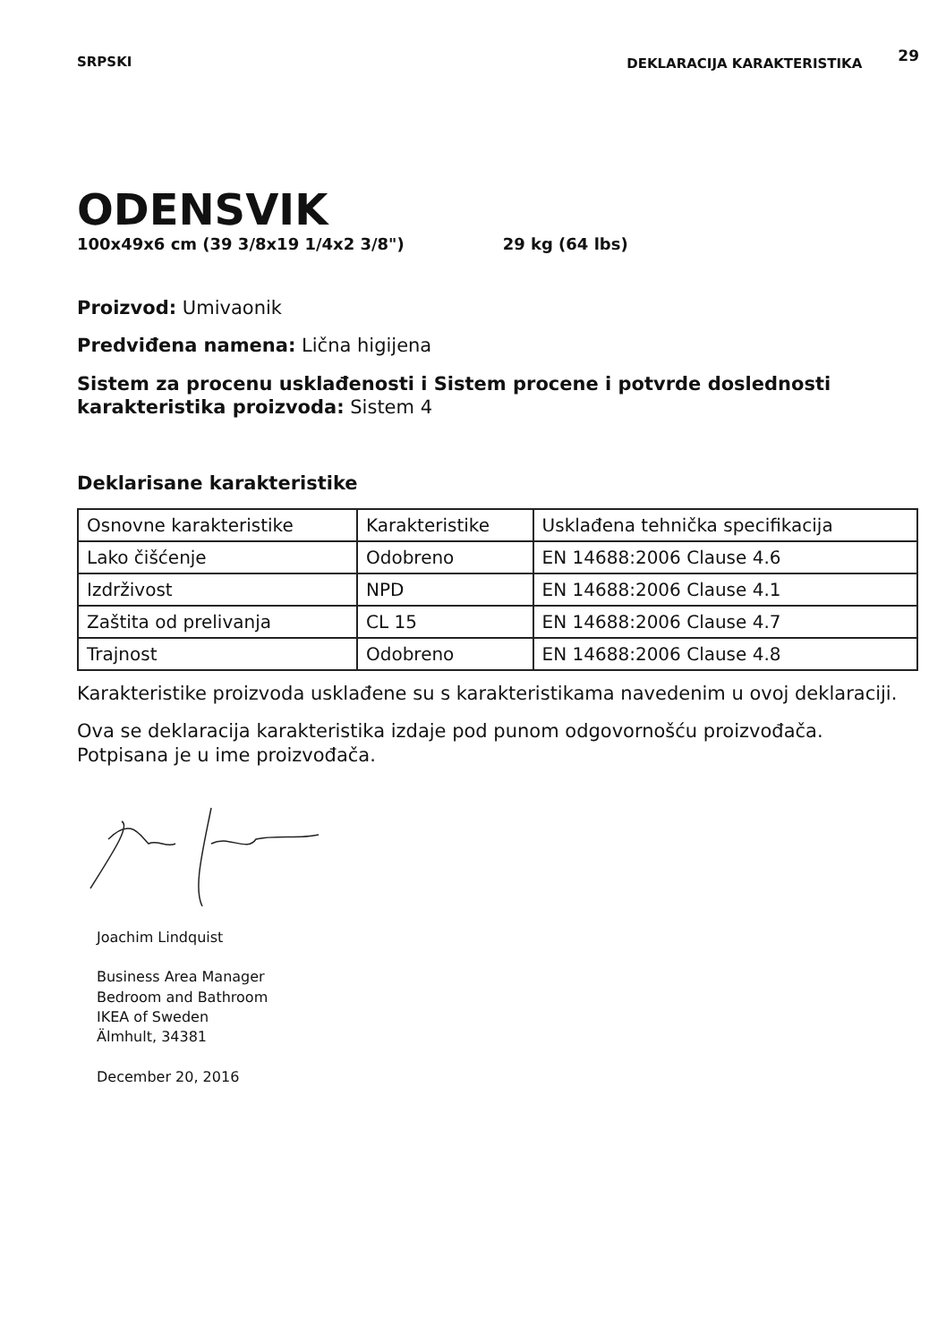SRPSKI DEKLARACIJA KARAKTERISTIKA 29
ODENSVIK
100x49x6 cm (39 3/8x19 1/4x2 3/8") 29 kg (64 lbs)
Proizvod: Umivaonik
Predviđena namena: Lična higijena
Sistem za procenu usklađenosti i Sistem procene i potvrde doslednosti karakteristika proizvoda: Sistem 4
Deklarisane karakteristike
| Osnovne karakteristike | Karakteristike | Usklađena tehnička specifikacija |
| Lako čišćenje | Odobreno | EN 14688:2006 Clause 4.6 |
| Izdrživost | NPD | EN 14688:2006 Clause 4.1 |
| Zaštita od prelivanja | CL 15 | EN 14688:2006 Clause 4.7 |
| Trajnost | Odobreno | EN 14688:2006 Clause 4.8 |
Karakteristike proizvoda usklađene su s karakteristikama navedenim u ovoj deklaraciji.
Ova se deklaracija karakteristika izdaje pod punom odgovornošću proizvođača. Potpisana je u ime proizvođača.
Joachim Lindquist
Business Area Manager
Bedroom and Bathroom
IKEA of Sweden
Älmhult, 34381
December 20, 2016